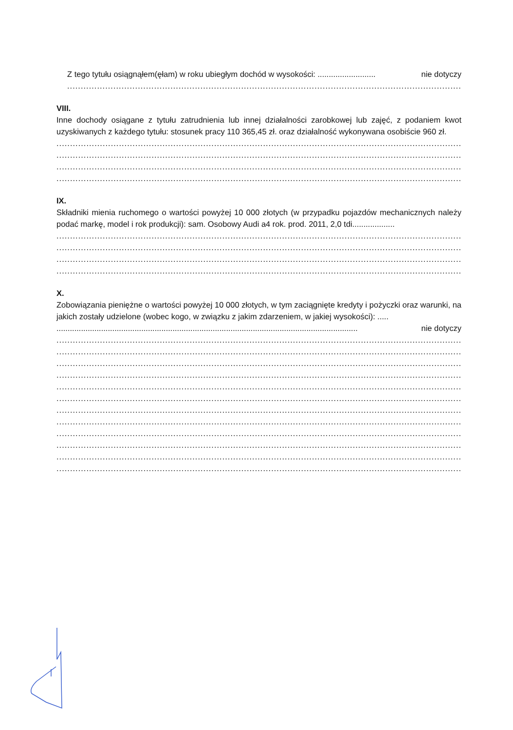Z tego tytułu osiągnąłem(ęłam) w roku ubiegłym dochód w wysokości: .......................... nie dotyczy
....................................................................................................................................................................................
VIII.
Inne dochody osiągane z tytułu zatrudnienia lub innej działalności zarobkowej lub zajęć, z podaniem kwot uzyskiwanych z każdego tytułu: stosunek pracy 110 365,45 zł. oraz działalność wykonywana osobiście 960 zł.
....................................................................................................................................................................................
....................................................................................................................................................................................
....................................................................................................................................................................................
....................................................................................................................................................................................
IX.
Składniki mienia ruchomego o wartości powyżej 10 000 złotych (w przypadku pojazdów mechanicznych należy podać markę, model i rok produkcji): sam. Osobowy Audi a4 rok. prod. 2011, 2,0 tdi...................
....................................................................................................................................................................................
....................................................................................................................................................................................
....................................................................................................................................................................................
....................................................................................................................................................................................
X.
Zobowiązania pieniężne o wartości powyżej 10 000 złotych, w tym zaciągnięte kredyty i pożyczki oraz warunki, na jakich zostały udzielone (wobec kogo, w związku z jakim zdarzeniem, w jakiej wysokości): .....
....................................................................................................................................... nie dotyczy
....................................................................................................................................................................................
....................................................................................................................................................................................
....................................................................................................................................................................................
....................................................................................................................................................................................
....................................................................................................................................................................................
....................................................................................................................................................................................
....................................................................................................................................................................................
....................................................................................................................................................................................
....................................................................................................................................................................................
....................................................................................................................................................................................
....................................................................................................................................................................................
....................................................................................................................................................................................